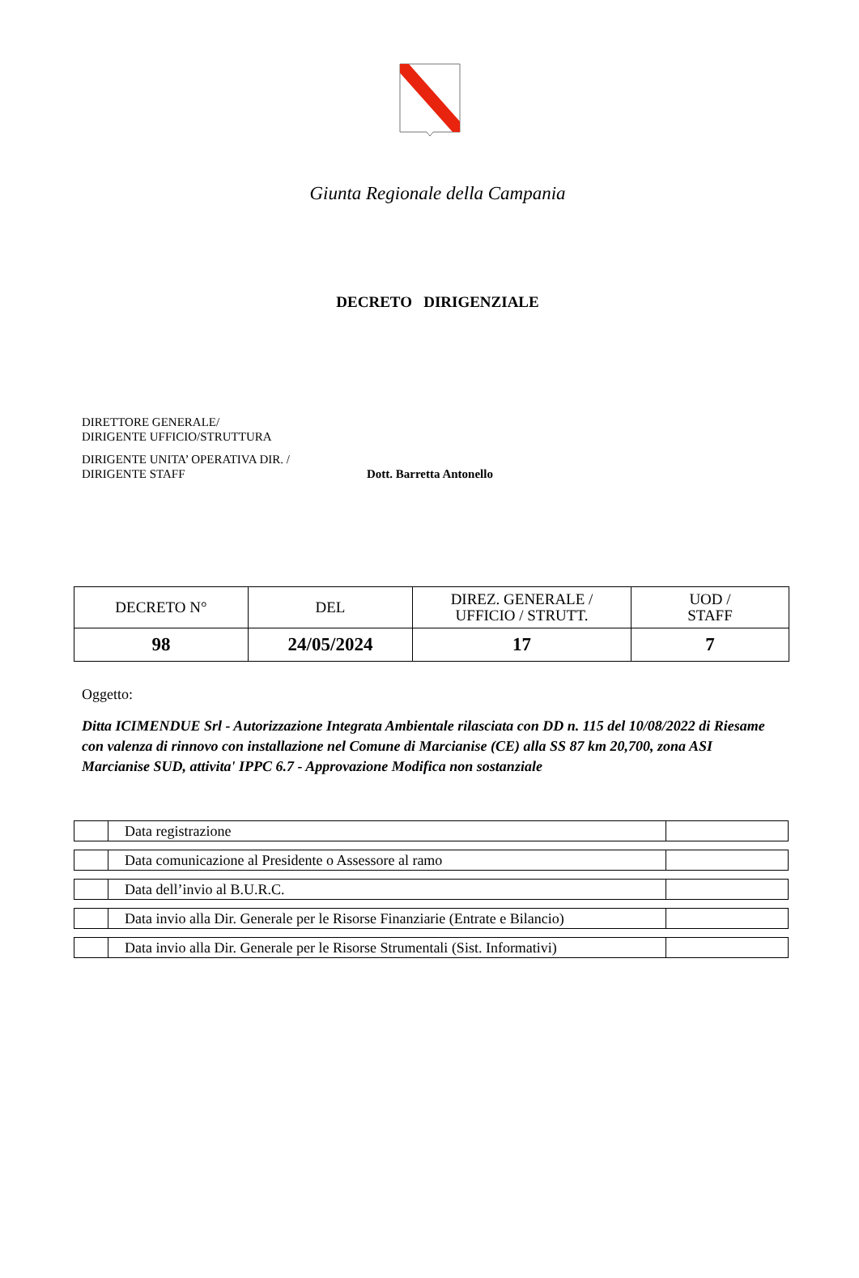Giunta Regionale della Campania
DECRETO DIRIGENZIALE
DIRETTORE GENERALE/
DIRIGENTE UFFICIO/STRUTTURA
DIRIGENTE UNITA’ OPERATIVA DIR. /
DIRIGENTE STAFF
Dott. Barretta Antonello
| DECRETO N° | DEL | DIREZ. GENERALE / UFFICIO / STRUTT. | UOD / STAFF |
| --- | --- | --- | --- |
| 98 | 24/05/2024 | 17 | 7 |
Oggetto:
Ditta ICIMENDUE Srl - Autorizzazione Integrata Ambientale rilasciata con DD n. 115 del 10/08/2022 di Riesame con valenza di rinnovo con installazione nel Comune di Marcianise (CE) alla SS 87 km 20,700, zona ASI Marcianise SUD, attivita' IPPC 6.7 - Approvazione Modifica non sostanziale
| | Data registrazione | |
| | Data comunicazione al Presidente o Assessore al ramo | |
| | Data dell’invio al B.U.R.C. | |
| | Data invio alla Dir. Generale per le Risorse Finanziarie (Entrate e Bilancio) | |
| | Data invio alla Dir. Generale per le Risorse Strumentali (Sist. Informativi) | |